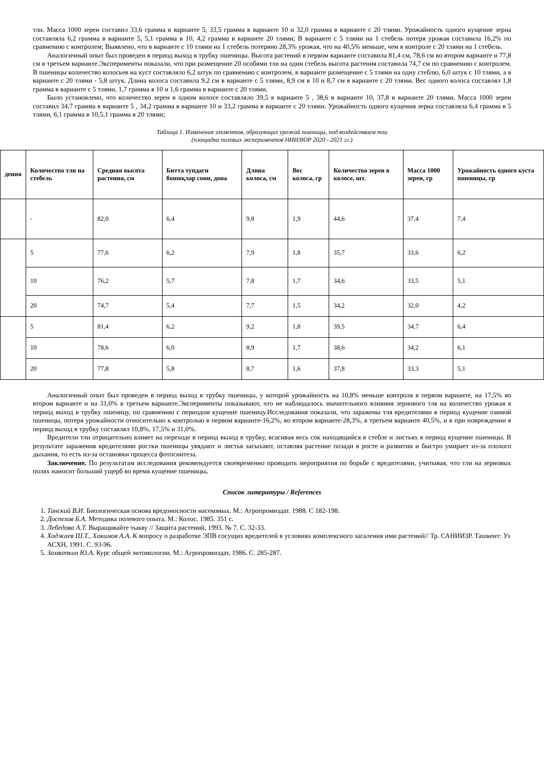тли. Масса 1000 зерен составил 33,6 грамма в варианте 5, 33,5 грамма в варианте 10 и 32,0 грамма в варианте с 20 тлями. Урожайность одного кущение зерна составляла 6,2 грамма в варианте 5, 5,1 грамма в 10, 4,2 грамма в варианте 20 тлями; В варианте с 5 тлями на 1 стебель потеря урожая составила 16,2% по сравнению с контролем; Выявлено, что в варианте с 10 тлями на 1 стебель потеряно 28,3% урожая, что на 40,5% меньше, чем в контроле с 20 тлями на 1 стебель.
Аналогичный опыт был проведен в период выход в трубку пшеницы. Высота растений в первом варианте составила 81,4 см, 78,6 см во втором варианте и 77,8 см в третьем варианте.Эксперименты показали, что при размещение 20 особями тли на один стебель высота растения составила 74,7 см по сравнению с контролем. В пшеницы количество колосьев на куст составляло 6,2 штук по сравнению с контролем, в варианте размещение с 5 тлями на одну стеблю, 6,0 штук с 10 тлями, а в варианте с 20 тлями - 5,8 штук. Длина колоса составила 9,2 см в варианте с 5 тлями, 8,9 см в 10 и 8,7 см в варианте с 20 тлями. Вес одного колоса составлял 1,8 грамма в варианте с 5 тлями, 1,7 грамма в 10 и 1,6 грамма в варианте с 20 тлями.
Было установлено, что количество зерен в одном колосе составляло 39,5 в варианте 5 , 38,6 в варианте 10, 37,8 в варианте 20 тлями. Масса 1000 зерен составил 34,7 грамма в варианте 5 , 34,2 грамма в варианте 10 и 33,2 грамма в варианте с 20 тлями. Урожайность одного кущения зерна составляла 6,4 грамма в 5 тлями, 6,1 грамма в 10,5,1 грамма в 20 тлями;
Таблица 1. Изменения элементов, образующих урожай пшеницы, под воздействием тли
(площадка полевых экспериментов НИИЗЮР 2020 - 2021 гг.)
| дения | Количество тли на стебель | Средняя высота растения, см | Битта тупдаги бошоқлар сони, дона | Длина колоса, см | Вес колоса, гр | Количество зерен в колосе, шт. | Масса 1000 зерен, гр | Урожайность одного куста пшеницы, гр |
| --- | --- | --- | --- | --- | --- | --- | --- | --- |
| | - | 82,0 | 6,4 | 9,8 | 1,9 | 44,6 | 37,4 | 7,4 |
| | 5 | 77,6 | 6,2 | 7,9 | 1,8 | 35,7 | 33,6 | 6,2 |
| | 10 | 76,2 | 5,7 | 7,8 | 1,7 | 34,6 | 33,5 | 5,1 |
| | 20 | 74,7 | 5,4 | 7,7 | 1,5 | 34,2 | 32,0 | 4,2 |
| | 5 | 81,4 | 6,2 | 9,2 | 1,8 | 39,5 | 34,7 | 6,4 |
| | 10 | 78,6 | 6,0 | 8,9 | 1,7 | 38,6 | 34,2 | 6,1 |
| | 20 | 77,8 | 5,8 | 8,7 | 1,6 | 37,8 | 33,3 | 5,1 |
Аналогичный опыт был проведен в период выход в трубку пшеницы, у которой урожайность на 10,8% меньше контроля в первом варианте, на 17,5% во втором варианте и на 31,0% в третьем варианте.Эксперименты показывают, что не наблюдалось значительного влияния зернового тля на количество урожая в период выход в трубку пшеницу, по сравнению с периодом кущение пшеницу.Исследования показали, что заражены тля вредителями в период кущение озимой пшеницы, потеря урожайности относительно к контролью в первом варианте-16,2%, во втором варианте-28,3%, в третьем варианте 40,5%, и в при повреждении в период выход в трубку составлял 10,8%, 17,5% и 31,0%.
Вредители тли отрицательно влияет на переходе в период выход в трубку, всасивая весь сок находящийся в стебле и листьях в период кущение пшеницы. В результате заражения вредителями ростки пшеницы увядают и листья засыхают, оставляя растение позади в росте и развитии и быстро умирает из-за плохого дыхания, то есть из-за остановки процесса фотосинтеза.
Заключение. По результатам исследования рекомендуется своевременно проводить мероприятия по борьбе с вредителями, учитывая, что тли на зерновых полях наносит больший ущерб во время кущение пшеницы.
Список литературы / References
1. Танский В.И. Биологическая основа вредоносности насекомых. М.: Агропромиздат. 1988. С 182-198.
2. Доспехов Б.А. Методика полевого опыта. М.: Колос. 1985. 351 с.
3. Лебедова А.Т. Выращивайте тыкву // Защита растений, 1993. № 7. С. 32-33.
4. Ходжаев Ш.Т., Хакимов А.А. К вопросу о разработке ЭПВ сосущих вредителей в условиях комплексного засаления ими растений// Тр. САНИИЗР. Ташкент: Уз АСХН, 1991. С. 93-96.
5. Захваткин Ю.А. Курс общей энтомологии. М.: Агропромиздат, 1986. С. 285-287.